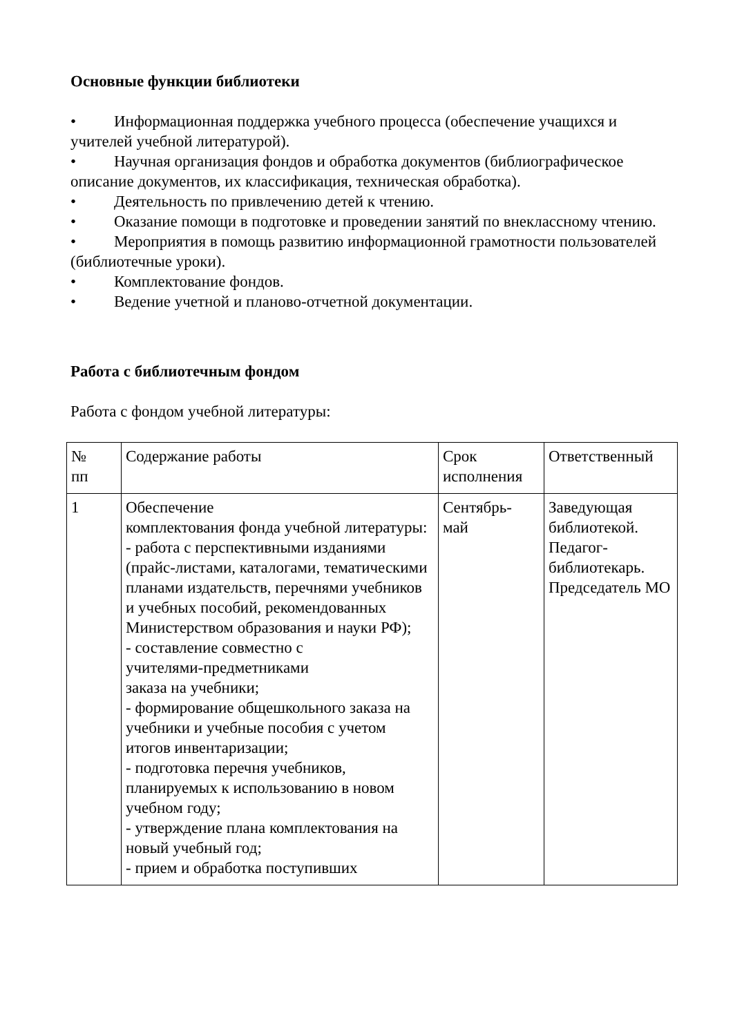Основные функции библиотеки
• Информационная поддержка учебного процесса (обеспечение учащихся и учителей учебной литературой).
• Научная организация фондов и обработка документов (библиографическое описание документов, их классификация, техническая обработка).
• Деятельность по привлечению детей к чтению.
• Оказание помощи в подготовке и проведении занятий по внеклассному чтению.
• Мероприятия в помощь развитию информационной грамотности пользователей (библиотечные уроки).
• Комплектование фондов.
• Ведение учетной и планово-отчетной документации.
Работа с библиотечным фондом
Работа с фондом учебной литературы:
| № пп | Содержание работы | Срок исполнения | Ответственный |
| 1 | Обеспечение комплектования фонда учебной литературы: - работа с перспективными изданиями (прайс-листами, каталогами, тематическими планами издательств, перечнями учебников и учебных пособий, рекомендованных Министерством образования и науки РФ); - составление совместно с учителями-предметниками заказа на учебники; - формирование общешкольного заказа на учебники и учебные пособия с учетом итогов инвентаризации; - подготовка перечня учебников, планируемых к использованию в новом учебном году; - утверждение плана комплектования на новый учебный год; - прием и обработка поступивших | Сентябрь- май | Заведующая библиотекой. Педагог-библиотекарь. Председатель МО |